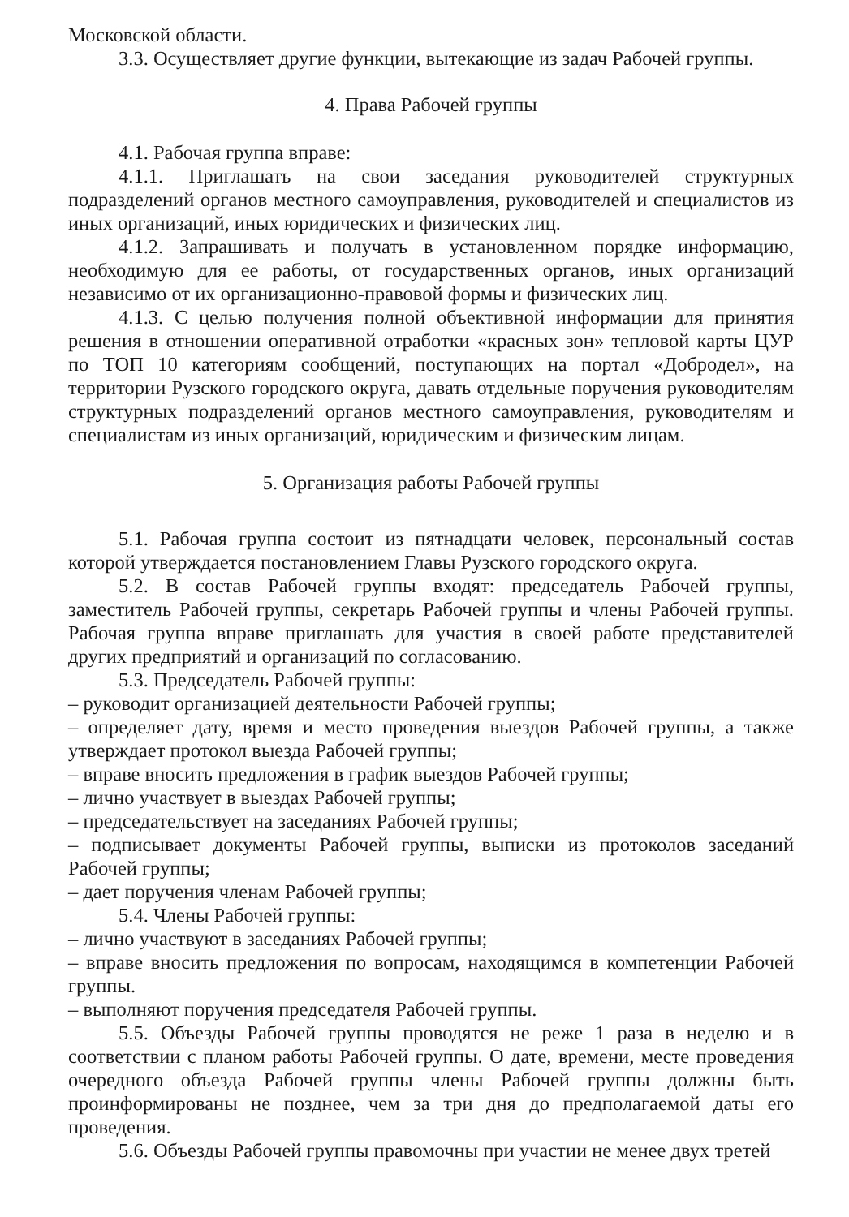Московской области.
3.3. Осуществляет другие функции, вытекающие из задач Рабочей группы.
4. Права Рабочей группы
4.1. Рабочая группа вправе:
4.1.1. Приглашать на свои заседания руководителей структурных подразделений органов местного самоуправления, руководителей и специалистов из иных организаций, иных юридических и физических лиц.
4.1.2. Запрашивать и получать в установленном порядке информацию, необходимую для ее работы, от государственных органов, иных организаций независимо от их организационно-правовой формы и физических лиц.
4.1.3. С целью получения полной объективной информации для принятия решения в отношении оперативной отработки «красных зон» тепловой карты ЦУР по ТОП 10 категориям сообщений, поступающих на портал «Добродел», на территории Рузского городского округа, давать отдельные поручения руководителям структурных подразделений органов местного самоуправления, руководителям и специалистам из иных организаций, юридическим и физическим лицам.
5. Организация работы Рабочей группы
5.1. Рабочая группа состоит из пятнадцати человек, персональный состав которой утверждается постановлением Главы Рузского городского округа.
5.2. В состав Рабочей группы входят: председатель Рабочей группы, заместитель Рабочей группы, секретарь Рабочей группы и члены Рабочей группы. Рабочая группа вправе приглашать для участия в своей работе представителей других предприятий и организаций по согласованию.
5.3. Председатель Рабочей группы:
– руководит организацией деятельности Рабочей группы;
– определяет дату, время и место проведения выездов Рабочей группы, а также утверждает протокол выезда Рабочей группы;
– вправе вносить предложения в график выездов Рабочей группы;
– лично участвует в выездах Рабочей группы;
– председательствует на заседаниях Рабочей группы;
– подписывает документы Рабочей группы, выписки из протоколов заседаний Рабочей группы;
– дает поручения членам Рабочей группы;
5.4. Члены Рабочей группы:
– лично участвуют в заседаниях Рабочей группы;
– вправе вносить предложения по вопросам, находящимся в компетенции Рабочей группы.
– выполняют поручения председателя Рабочей группы.
5.5. Объезды Рабочей группы проводятся не реже 1 раза в неделю и в соответствии с планом работы Рабочей группы. О дате, времени, месте проведения очередного объезда Рабочей группы члены Рабочей группы должны быть проинформированы не позднее, чем за три дня до предполагаемой даты его проведения.
5.6. Объезды Рабочей группы правомочны при участии не менее двух третей